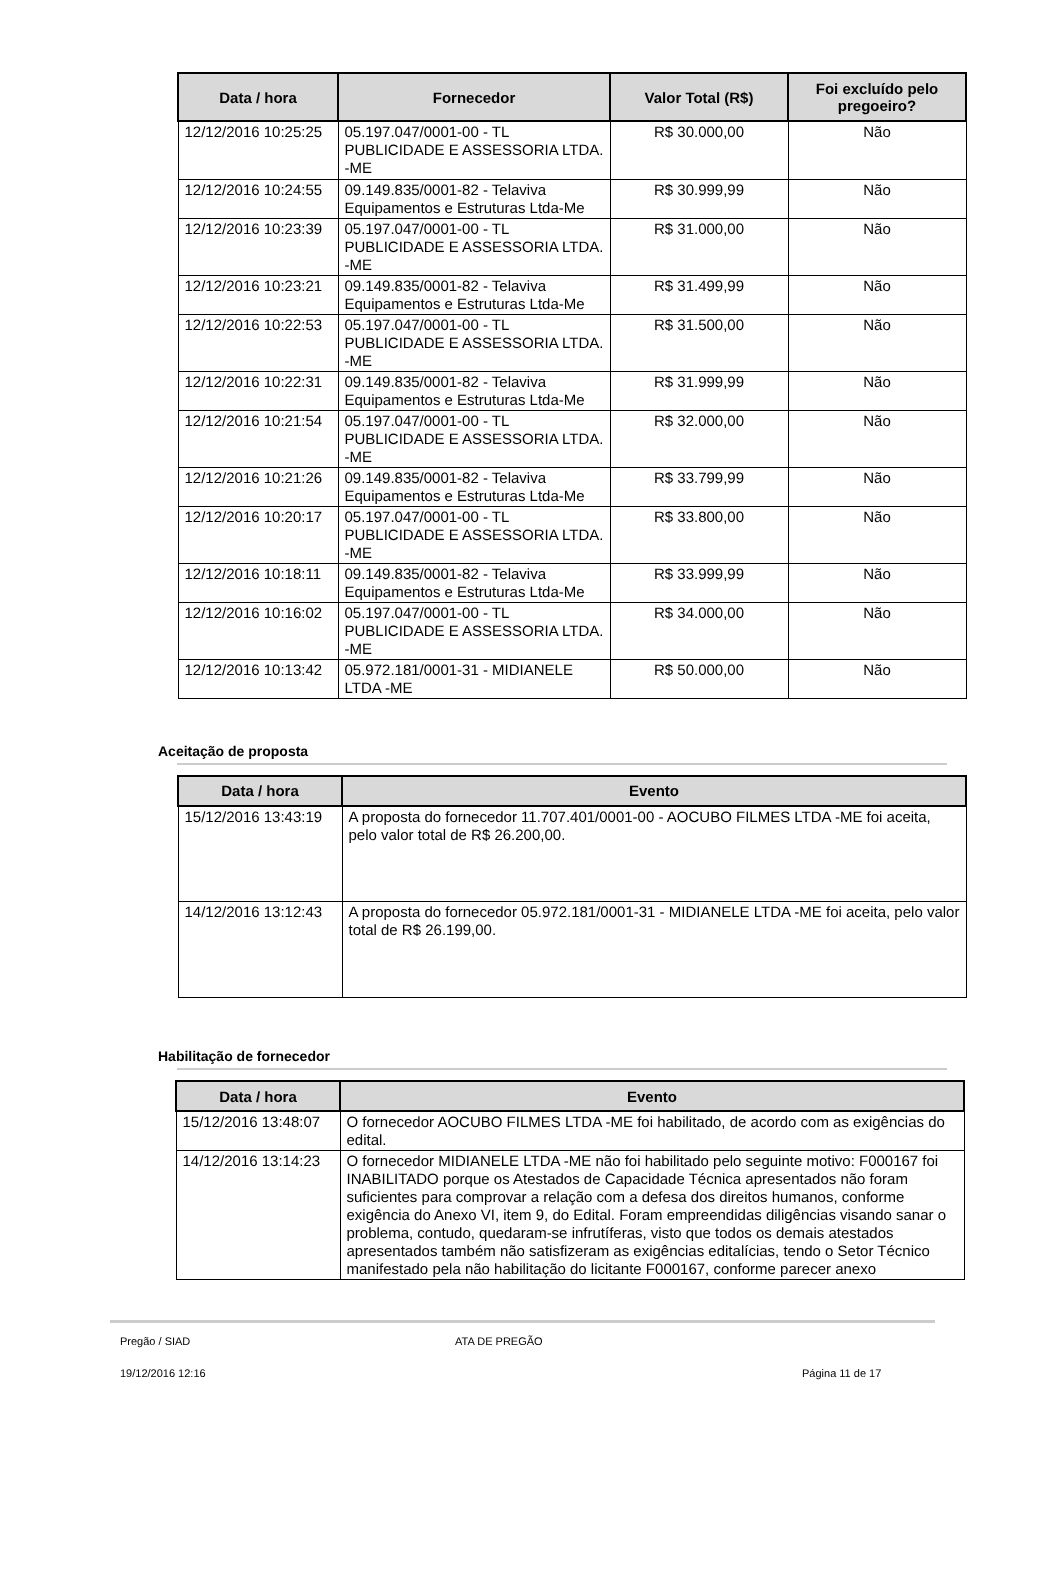| Data / hora | Fornecedor | Valor Total (R$) | Foi excluído pelo pregoeiro? |
| --- | --- | --- | --- |
| 12/12/2016 10:25:25 | 05.197.047/0001-00 - TL PUBLICIDADE E ASSESSORIA LTDA. -ME | R$ 30.000,00 | Não |
| 12/12/2016 10:24:55 | 09.149.835/0001-82 - Telaviva Equipamentos e Estruturas Ltda-Me | R$ 30.999,99 | Não |
| 12/12/2016 10:23:39 | 05.197.047/0001-00 - TL PUBLICIDADE E ASSESSORIA LTDA. -ME | R$ 31.000,00 | Não |
| 12/12/2016 10:23:21 | 09.149.835/0001-82 - Telaviva Equipamentos e Estruturas Ltda-Me | R$ 31.499,99 | Não |
| 12/12/2016 10:22:53 | 05.197.047/0001-00 - TL PUBLICIDADE E ASSESSORIA LTDA. -ME | R$ 31.500,00 | Não |
| 12/12/2016 10:22:31 | 09.149.835/0001-82 - Telaviva Equipamentos e Estruturas Ltda-Me | R$ 31.999,99 | Não |
| 12/12/2016 10:21:54 | 05.197.047/0001-00 - TL PUBLICIDADE E ASSESSORIA LTDA. -ME | R$ 32.000,00 | Não |
| 12/12/2016 10:21:26 | 09.149.835/0001-82 - Telaviva Equipamentos e Estruturas Ltda-Me | R$ 33.799,99 | Não |
| 12/12/2016 10:20:17 | 05.197.047/0001-00 - TL PUBLICIDADE E ASSESSORIA LTDA. -ME | R$ 33.800,00 | Não |
| 12/12/2016 10:18:11 | 09.149.835/0001-82 - Telaviva Equipamentos e Estruturas Ltda-Me | R$ 33.999,99 | Não |
| 12/12/2016 10:16:02 | 05.197.047/0001-00 - TL PUBLICIDADE E ASSESSORIA LTDA. -ME | R$ 34.000,00 | Não |
| 12/12/2016 10:13:42 | 05.972.181/0001-31 - MIDIANELE LTDA -ME | R$ 50.000,00 | Não |
Aceitação de proposta
| Data / hora | Evento |
| --- | --- |
| 15/12/2016 13:43:19 | A proposta do fornecedor 11.707.401/0001-00 - AOCUBO FILMES LTDA -ME foi aceita, pelo valor total de R$ 26.200,00. |
| 14/12/2016 13:12:43 | A proposta do fornecedor 05.972.181/0001-31 - MIDIANELE LTDA -ME foi aceita, pelo valor total de R$ 26.199,00. |
Habilitação de fornecedor
| Data / hora | Evento |
| --- | --- |
| 15/12/2016 13:48:07 | O fornecedor AOCUBO FILMES LTDA -ME foi habilitado, de acordo com as exigências do edital. |
| 14/12/2016 13:14:23 | O fornecedor MIDIANELE LTDA -ME não foi habilitado pelo seguinte motivo: F000167 foi INABILITADO porque os Atestados de Capacidade Técnica apresentados não foram suficientes para comprovar a relação com a defesa dos direitos humanos, conforme exigência do Anexo VI, item 9, do Edital. Foram empreendidas diligências visando sanar o problema, contudo, quedaram-se infrutíferas, visto que todos os demais atestados apresentados também não satisfizeram as exigências editalícias, tendo o Setor Técnico manifestado pela não habilitação do licitante F000167, conforme parecer anexo |
Pregão / SIAD ATA DE PREGÃO
19/12/2016 12:16 Página 11 de 17